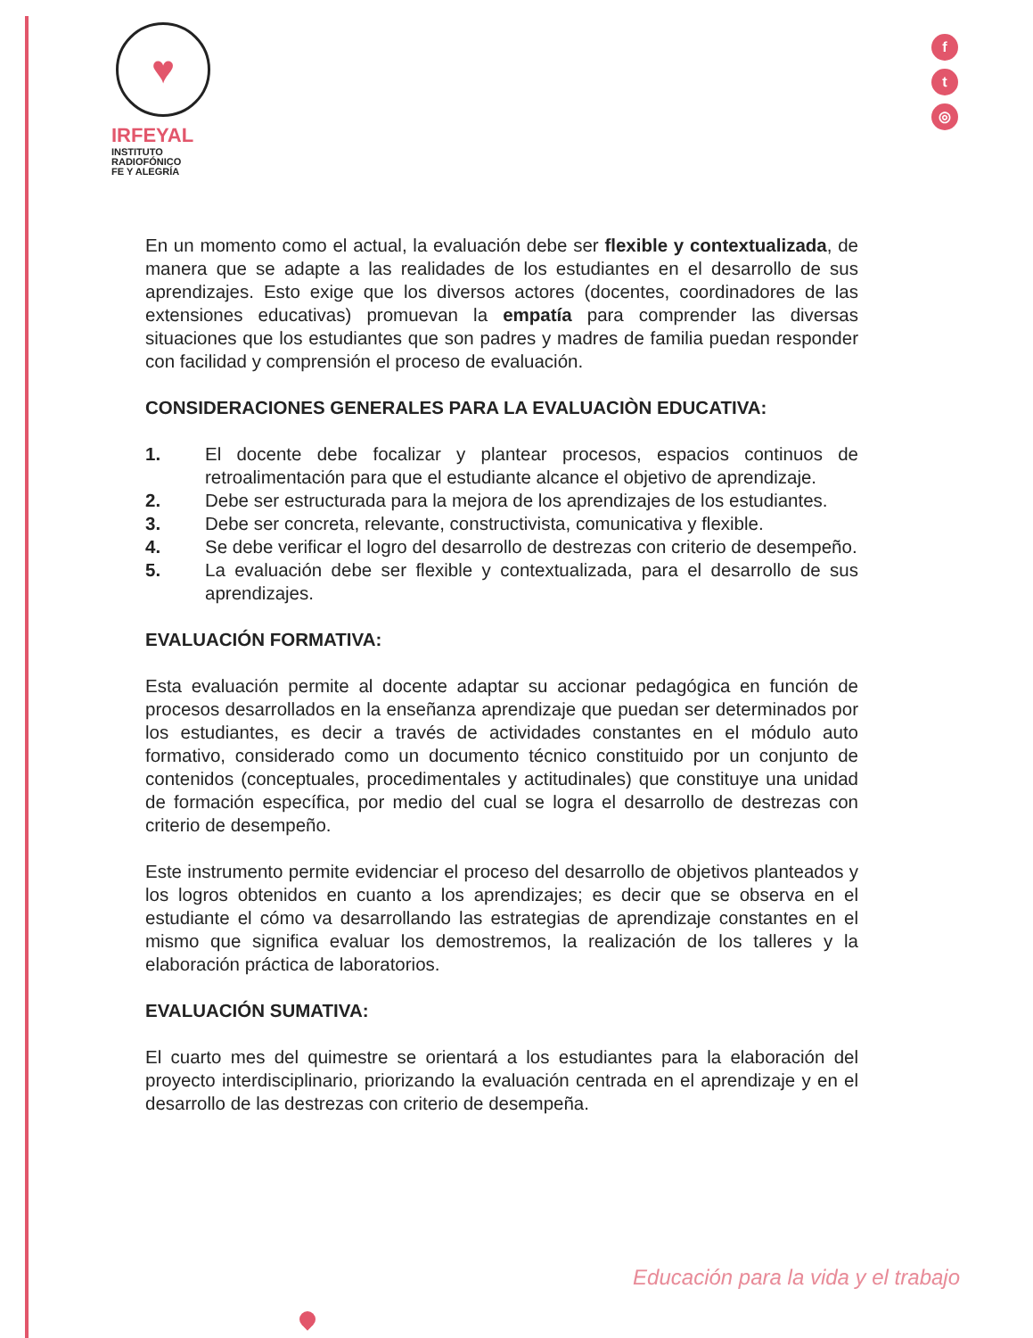♥
IRFEYAL
INSTITUTO
RADIOFÓNICO
FE Y ALEGRÍA
f
t
◎
En un momento como el actual, la evaluación debe ser flexible y contextualizada, de manera que se adapte a las realidades de los estudiantes en el desarrollo de sus aprendizajes. Esto exige que los diversos actores (docentes, coordinadores de las extensiones educativas) promuevan la empatía para comprender las diversas situaciones que los estudiantes que son padres y madres de familia puedan responder con facilidad y comprensión el proceso de evaluación.
CONSIDERACIONES GENERALES PARA LA EVALUACIÒN EDUCATIVA:
1. El docente debe focalizar y plantear procesos, espacios continuos de retroalimentación para que el estudiante alcance el objetivo de aprendizaje.
2. Debe ser estructurada para la mejora de los aprendizajes de los estudiantes.
3. Debe ser concreta, relevante, constructivista, comunicativa y flexible.
4. Se debe verificar el logro del desarrollo de destrezas con criterio de desempeño.
5. La evaluación debe ser flexible y contextualizada, para el desarrollo de sus aprendizajes.
EVALUACIÓN FORMATIVA:
Esta evaluación permite al docente adaptar su accionar pedagógica en función de procesos desarrollados en la enseñanza aprendizaje que puedan ser determinados por los estudiantes, es decir a través de actividades constantes en el módulo auto formativo, considerado como un documento técnico constituido por un conjunto de contenidos (conceptuales, procedimentales y actitudinales) que constituye una unidad de formación específica, por medio del cual se logra el desarrollo de destrezas con criterio de desempeño.
Este instrumento permite evidenciar el proceso del desarrollo de objetivos planteados y los logros obtenidos en cuanto a los aprendizajes; es decir que se observa en el estudiante el cómo va desarrollando las estrategias de aprendizaje constantes en el mismo que significa evaluar los demostremos, la realización de los talleres y la elaboración práctica de laboratorios.
EVALUACIÓN SUMATIVA:
El cuarto mes del quimestre se orientará a los estudiantes para la elaboración del proyecto interdisciplinario, priorizando la evaluación centrada en el aprendizaje y en el desarrollo de las destrezas con criterio de desempeña.
Educación para la vida y el trabajo